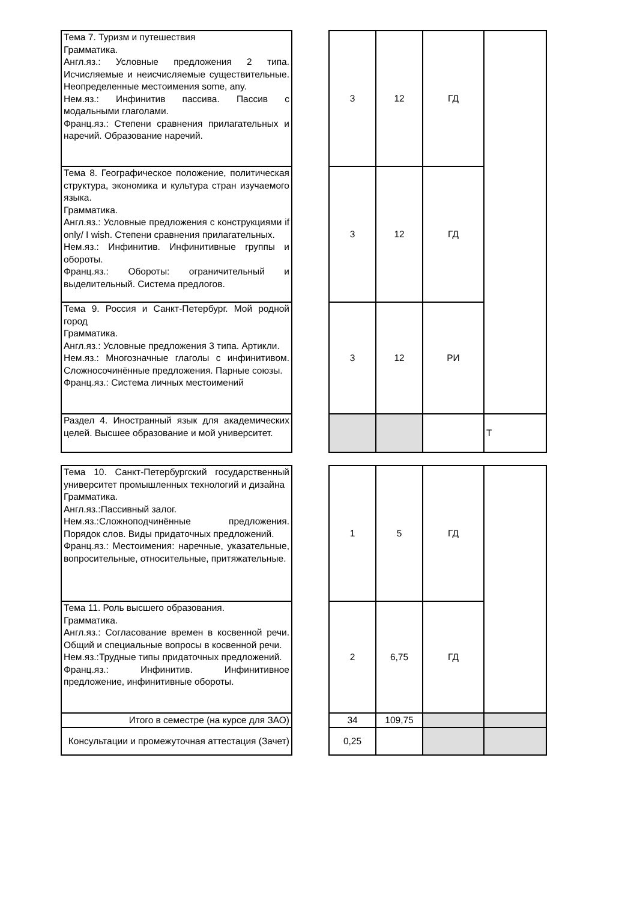| Тема 7. Туризм и путешествия Грамматика. Англ.яз.: Условные предложения 2 типа. Исчисляемые и неисчисляемые существительные. Неопределенные местоимения some, any. Нем.яз.: Инфинитив пассива. Пассив с модальными глаголами. Франц.яз.: Степени сравнения прилагательных и наречий. Образование наречий. | | 3 | 12 | ГД | |
| Тема 8. Географическое положение, политическая структура, экономика и культура стран изучаемого языка. Грамматика. Англ.яз.: Условные предложения с конструкциями if only/ I wish. Степени сравнения прилагательных. Нем.яз.: Инфинитив. Инфинитивные группы и обороты. Франц.яз.: Обороты: ограничительный и выделительный. Система предлогов. | | 3 | 12 | ГД | |
| Тема 9. Россия и Санкт-Петербург. Мой родной город Грамматика. Англ.яз.: Условные предложения 3 типа. Артикли. Нем.яз.: Многозначные глаголы с инфинитивом. Сложносочинённые предложения. Парные союзы. Франц.яз.: Система личных местоимений | | 3 | 12 | РИ | |
| Раздел 4. Иностранный язык для академических целей. Высшее образование и мой университет. | | | | | Т |
| Тема 10. Санкт-Петербургский государственный университет промышленных технологий и дизайна Грамматика. Англ.яз.:Пассивный залог. Нем.яз.:Сложноподчинённые предложения. Порядок слов. Виды придаточных предложений. Франц.яз.: Местоимения: наречные, указательные, вопросительные, относительные, притяжательные. | | 1 | 5 | ГД | |
| Тема 11. Роль высшего образования. Грамматика. Англ.яз.: Согласование времен в косвенной речи. Общий и специальные вопросы в косвенной речи. Нем.яз.:Трудные типы придаточных предложений. Франц.яз.: Инфинитив. Инфинитивное предложение, инфинитивные обороты. | | 2 | 6,75 | ГД | |
| Итого в семестре (на курсе для ЗАО) | | 34 | 109,75 | | |
| Консультации и промежуточная аттестация (Зачет) | | 0,25 | | | |